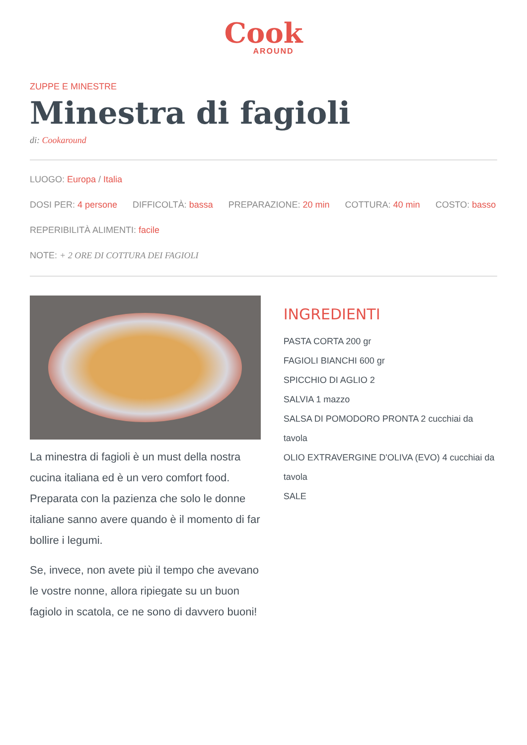Cook
AROUND
ZUPPE E MINESTRE
Minestra di fagioli
di: Cookaround
LUOGO: Europa / Italia
DOSI PER: 4 persone DIFFICOLTÀ: bassa PREPARAZIONE: 20 min COTTURA: 40 min COSTO: basso
REPERIBILITÀ ALIMENTI: facile
NOTE: + 2 ORE DI COTTURA DEI FAGIOLI
La minestra di fagioli è un must della nostra cucina italiana ed è un vero comfort food. Preparata con la pazienza che solo le donne italiane sanno avere quando è il momento di far bollire i legumi.
Se, invece, non avete più il tempo che avevano le vostre nonne, allora ripiegate su un buon fagiolo in scatola, ce ne sono di davvero buoni!
INGREDIENTI
PASTA CORTA 200 gr
FAGIOLI BIANCHI 600 gr
SPICCHIO DI AGLIO 2
SALVIA 1 mazzo
SALSA DI POMODORO PRONTA 2 cucchiai da tavola
OLIO EXTRAVERGINE D'OLIVA (EVO) 4 cucchiai da tavola
SALE